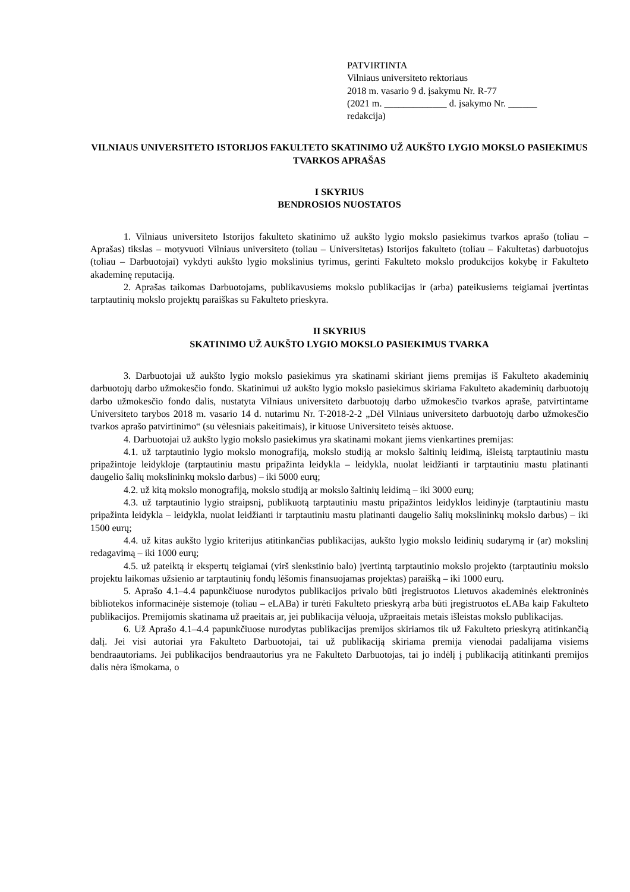PATVIRTINTA
Vilniaus universiteto rektoriaus
2018 m. vasario 9 d. įsakymu Nr. R-77
(2021 m. _____________ d. įsakymo Nr. ______
redakcija)
VILNIAUS UNIVERSITETO ISTORIJOS FAKULTETO SKATINIMO UŽ AUKŠTO LYGIO MOKSLO PASIEKIMUS TVARKOS APRAŠAS
I SKYRIUS
BENDROSIOS NUOSTATOS
1. Vilniaus universiteto Istorijos fakulteto skatinimo už aukšto lygio mokslo pasiekimus tvarkos aprašo (toliau – Aprašas) tikslas – motyvuoti Vilniaus universiteto (toliau – Universitetas) Istorijos fakulteto (toliau – Fakultetas) darbuotojus (toliau – Darbuotojai) vykdyti aukšto lygio mokslinius tyrimus, gerinti Fakulteto mokslo produkcijos kokybę ir Fakulteto akademinę reputaciją.
2. Aprašas taikomas Darbuotojams, publikavusiems mokslo publikacijas ir (arba) pateikusiems teigiamai įvertintas tarptautinių mokslo projektų paraiškas su Fakulteto prieskyra.
II SKYRIUS
SKATINIMO UŽ AUKŠTO LYGIO MOKSLO PASIEKIMUS TVARKA
3. Darbuotojai už aukšto lygio mokslo pasiekimus yra skatinami skiriant jiems premijas iš Fakulteto akademinių darbuotojų darbo užmokesčio fondo. Skatinimui už aukšto lygio mokslo pasiekimus skiriama Fakulteto akademinių darbuotojų darbo užmokesčio fondo dalis, nustatyta Vilniaus universiteto darbuotojų darbo užmokesčio tvarkos apraše, patvirtintame Universiteto tarybos 2018 m. vasario 14 d. nutarimu Nr. T-2018-2-2 „Dėl Vilniaus universiteto darbuotojų darbo užmokesčio tvarkos aprašo patvirtinimo“ (su vėlesniais pakeitimais), ir kituose Universiteto teisės aktuose.
4. Darbuotojai už aukšto lygio mokslo pasiekimus yra skatinami mokant jiems vienkartines premijas:
4.1. už tarptautinio lygio mokslo monografiją, mokslo studiją ar mokslo šaltinių leidimą, išleistą tarptautiniu mastu pripažintoje leidykloje (tarptautiniu mastu pripažinta leidykla – leidykla, nuolat leidžianti ir tarptautiniu mastu platinanti daugelio šalių mokslininkų mokslo darbus) – iki 5000 eurų;
4.2. už kitą mokslo monografiją, mokslo studiją ar mokslo šaltinių leidimą – iki 3000 eurų;
4.3. už tarptautinio lygio straipsnį, publikuotą tarptautiniu mastu pripažintos leidyklos leidinyje (tarptautiniu mastu pripažinta leidykla – leidykla, nuolat leidžianti ir tarptautiniu mastu platinanti daugelio šalių mokslininkų mokslo darbus) – iki 1500 eurų;
4.4. už kitas aukšto lygio kriterijus atitinkančias publikacijas, aukšto lygio mokslo leidinių sudarymą ir (ar) mokslinį redagavimą – iki 1000 eurų;
4.5. už pateiktą ir ekspertų teigiamai (virš slenkstinio balo) įvertintą tarptautinio mokslo projekto (tarptautiniu mokslo projektu laikomas užsienio ar tarptautinių fondų lėšomis finansuojamas projektas) paraišką – iki 1000 eurų.
5. Aprašo 4.1–4.4 papunkčiuose nurodytos publikacijos privalo būti įregistruotos Lietuvos akademinės elektroninės bibliotekos informacinėje sistemoje (toliau – eLABa) ir turėti Fakulteto prieskyrą arba būti įregistruotos eLABa kaip Fakulteto publikacijos. Premijomis skatinama už praeitais ar, jei publikacija vėluoja, užpraeitais metais išleistas mokslo publikacijas.
6. Už Aprašo 4.1–4.4 papunkčiuose nurodytas publikacijas premijos skiriamos tik už Fakulteto prieskyrą atitinkančią dalį. Jei visi autoriai yra Fakulteto Darbuotojai, tai už publikaciją skiriama premija vienodai padalijama visiems bendraautoriams. Jei publikacijos bendraautorius yra ne Fakulteto Darbuotojas, tai jo indėlį į publikaciją atitinkanti premijos dalis nėra išmokama, o